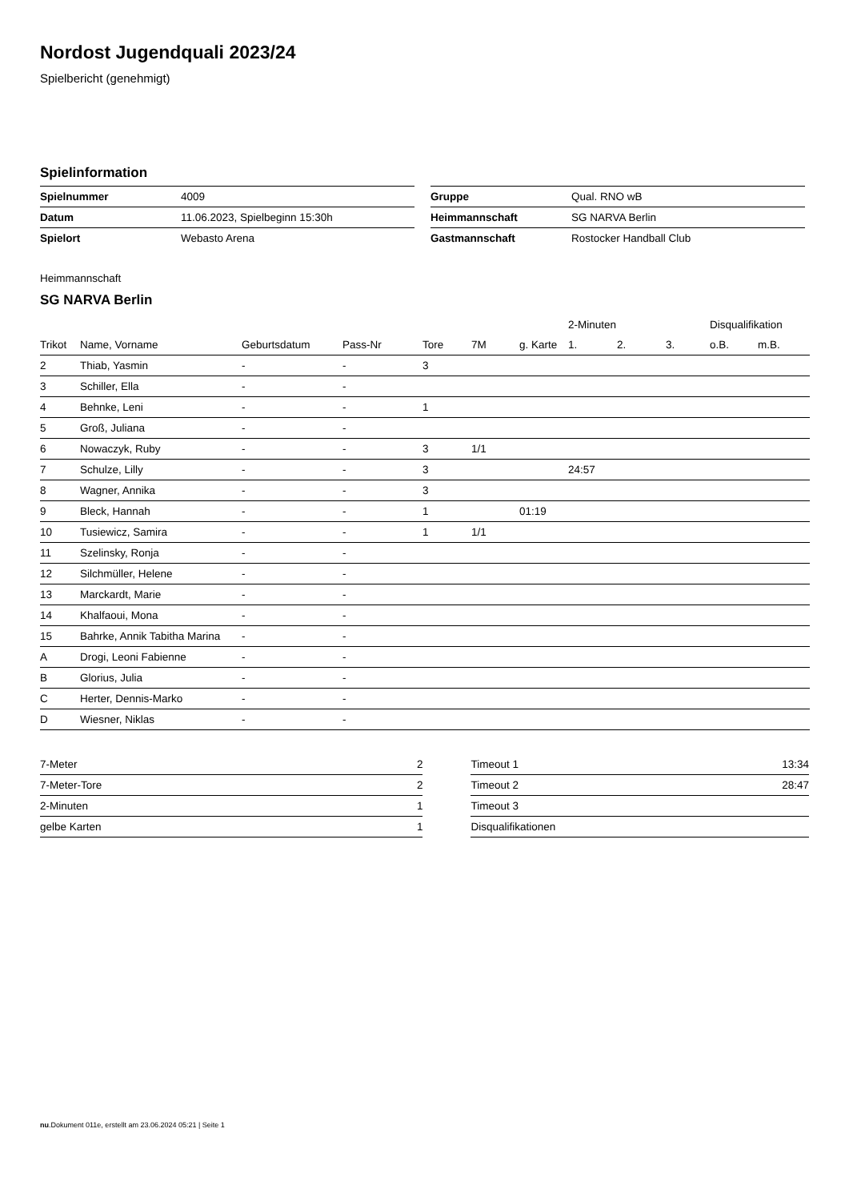Nordost Jugendquali 2023/24
Spielbericht (genehmigt)
Spielinformation
| Spielnummer | 4009 |
| Datum | 11.06.2023, Spielbeginn 15:30h |
| Spielort | Webasto Arena |
| Gruppe | Qual. RNO wB |
| Heimmannschaft | SG NARVA Berlin |
| Gastmannschaft | Rostocker Handball Club |
Heimmannschaft
SG NARVA Berlin
| | | | | | | | 2-Minuten | | | Disqualifikation | |
| --- | --- | --- | --- | --- | --- | --- | --- | --- | --- | --- | --- |
| Trikot | Name, Vorname | Geburtsdatum | Pass-Nr | Tore | 7M | g. Karte | 1. | 2. | 3. | o.B. | m.B. |
| 2 | Thiab, Yasmin | - | - | 3 | | | | | | | |
| 3 | Schiller, Ella | - | - | | | | | | | | |
| 4 | Behnke, Leni | - | - | 1 | | | | | | | |
| 5 | Groß, Juliana | - | - | | | | | | | | |
| 6 | Nowaczyk, Ruby | - | - | 3 | 1/1 | | | | | | |
| 7 | Schulze, Lilly | - | - | 3 | | | 24:57 | | | | |
| 8 | Wagner, Annika | - | - | 3 | | | | | | | |
| 9 | Bleck, Hannah | - | - | 1 | | 01:19 | | | | | |
| 10 | Tusiewicz, Samira | - | - | 1 | 1/1 | | | | | | |
| 11 | Szelinsky, Ronja | - | - | | | | | | | | |
| 12 | Silchmüller, Helene | - | - | | | | | | | | |
| 13 | Marckardt, Marie | - | - | | | | | | | | |
| 14 | Khalfaoui, Mona | - | - | | | | | | | | |
| 15 | Bahrke, Annik Tabitha Marina | - | - | | | | | | | | |
| A | Drogi, Leoni Fabienne | - | - | | | | | | | | |
| B | Glorius, Julia | - | - | | | | | | | | |
| C | Herter, Dennis-Marko | - | - | | | | | | | | |
| D | Wiesner, Niklas | - | - | | | | | | | | |
| 7-Meter | 2 |
| 7-Meter-Tore | 2 |
| 2-Minuten | 1 |
| gelbe Karten | 1 |
| Timeout 1 | 13:34 |
| Timeout 2 | 28:47 |
| Timeout 3 | |
| Disqualifikationen | |
nu.Dokument 011e, erstellt am 23.06.2024 05:21 | Seite 1